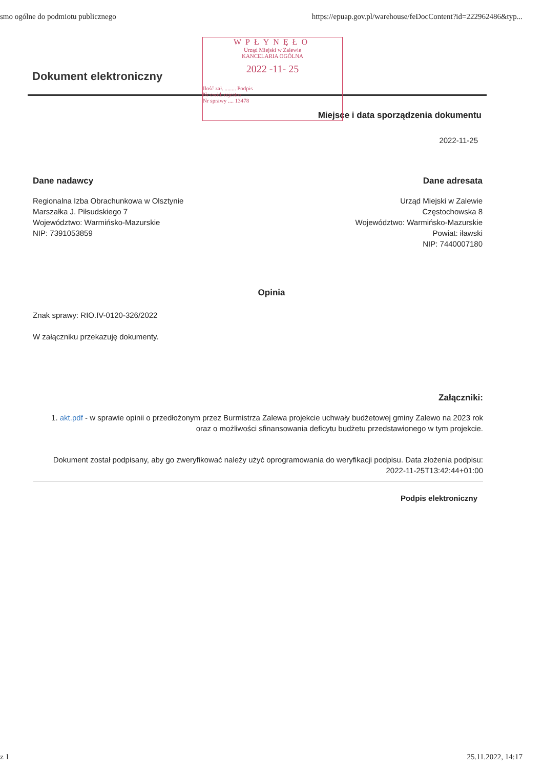smo ogólne do podmiotu publicznego https://epuap.gov.pl/warehouse/feDocContent?id=222962486&typ...
WPŁYNĘŁO
Urząd Miejski w Zalewie
KANCELARIA OGÓLNA
2022 -11- 25
Ilość zał. ........ Podpis
Nr ewid. rejestru
Nr sprawy .... 13478
Dokument elektroniczny
Miejsce i data sporządzenia dokumentu
2022-11-25
Dane nadawcy
Regionalna Izba Obrachunkowa w Olsztynie
Marszałka J. Piłsudskiego 7
Województwo: Warmińsko-Mazurskie
NIP: 7391053859
Dane adresata
Urząd Miejski w Zalewie
Częstochowska 8
Województwo: Warmińsko-Mazurskie
Powiat: iławski
NIP: 7440007180
Opinia
Znak sprawy: RIO.IV-0120-326/2022
W załączniku przekazuję dokumenty.
Załączniki:
1. akt.pdf - w sprawie opinii o przedłożonym przez Burmistrza Zalewa projekcie uchwały budżetowej gminy Zalewo na 2023 rok oraz o możliwości sfinansowania deficytu budżetu przedstawionego w tym projekcie.
Dokument został podpisany, aby go zweryfikować należy użyć oprogramowania do weryfikacji podpisu. Data złożenia podpisu:
2022-11-25T13:42:44+01:00
Podpis elektroniczny
z 1 25.11.2022, 14:17